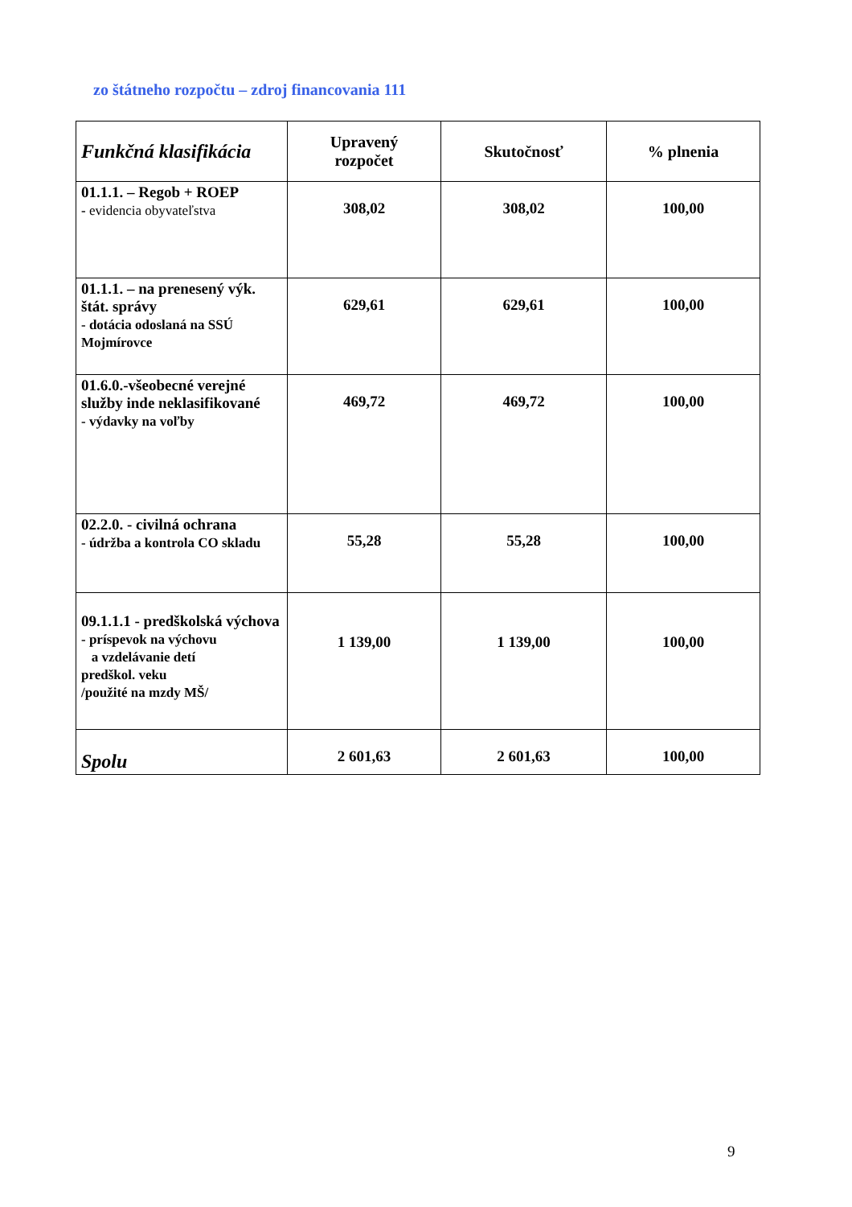zo štátneho rozpočtu – zdroj financovania 111
| Funkčná klasifikácia | Upravený rozpočet | Skutočnosť | % plnenia |
| --- | --- | --- | --- |
| 01.1.1. – Regob + ROEP - evidencia obyvateľstva | 308,02 | 308,02 | 100,00 |
| 01.1.1. – na prenesený výk. štát. správy - dotácia odoslaná na SSÚ Mojmírovce | 629,61 | 629,61 | 100,00 |
| 01.6.0.-všeobecné verejné služby inde neklasifikované - výdavky na voľby | 469,72 | 469,72 | 100,00 |
| 02.2.0. - civilná ochrana - údržba a kontrola CO skladu | 55,28 | 55,28 | 100,00 |
| 09.1.1.1 - predškolská výchova - príspevok na výchovu a vzdelávanie detí predškol. veku /použité na mzdy MŠ/ | 1 139,00 | 1 139,00 | 100,00 |
| Spolu | 2 601,63 | 2 601,63 | 100,00 |
9